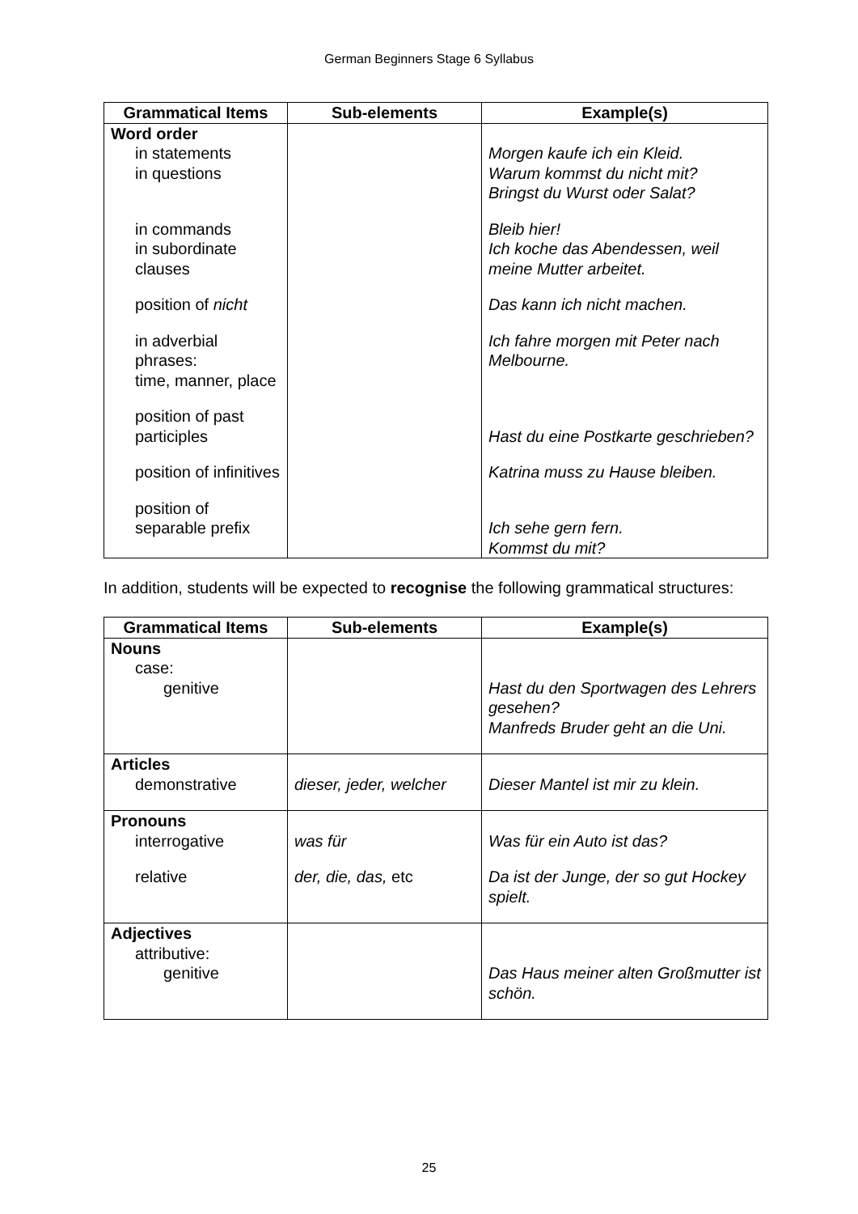German Beginners Stage 6 Syllabus
| Grammatical Items | Sub-elements | Example(s) |
| --- | --- | --- |
| Word order in statements in questions in commands in subordinate clauses position of nicht in adverbial phrases: time, manner, place position of past participles position of infinitives position of separable prefix | | Morgen kaufe ich ein Kleid. Warum kommst du nicht mit? Bringst du Wurst oder Salat? Bleib hier! Ich koche das Abendessen, weil meine Mutter arbeitet. Das kann ich nicht machen. Ich fahre morgen mit Peter nach Melbourne. Hast du eine Postkarte geschrieben? Katrina muss zu Hause bleiben. Ich sehe gern fern. Kommst du mit? |
In addition, students will be expected to recognise the following grammatical structures:
| Grammatical Items | Sub-elements | Example(s) |
| --- | --- | --- |
| Nouns case: genitive | | Hast du den Sportwagen des Lehrers gesehen? Manfreds Bruder geht an die Uni. |
| Articles demonstrative | dieser, jeder, welcher | Dieser Mantel ist mir zu klein. |
| Pronouns interrogative relative | was für der, die, das, etc | Was für ein Auto ist das? Da ist der Junge, der so gut Hockey spielt. |
| Adjectives attributive: genitive | | Das Haus meiner alten Großmutter ist schön. |
25